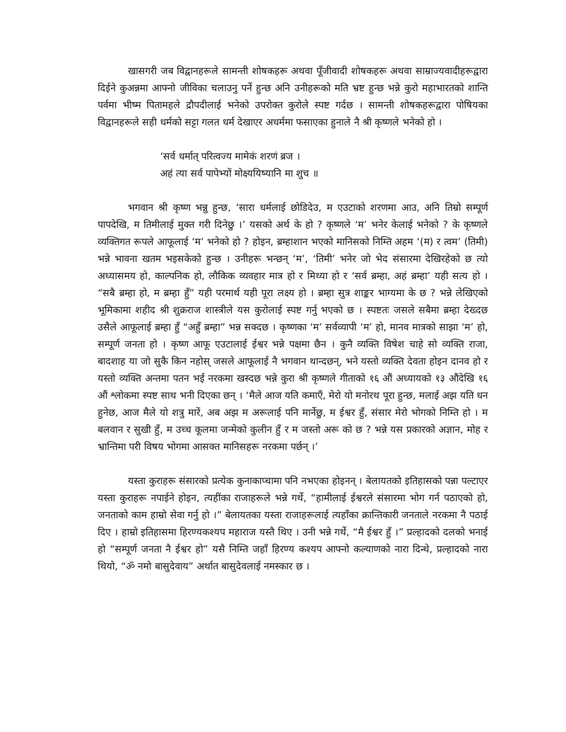खासगरी जब विद्वानहरूले सामन्ती शोषकहरू अथवा पूँजीवादी शोषकहरू अथवा साम्राज्यवादीहरूद्वारा दिईने कुअन्नमा आफ्नो जीविका चलाउनु पर्ने हुन्छ अनि उनीहरूको मति भ्रष्ट हुन्छ भन्ने कुरो महाभारतको शान्ति पर्वमा भीष्म पितामहले द्रौपदीलाई भनेको उपरोक्त कुरोले स्पष्ट गर्दछ । सामन्ती शोषकहरूद्वारा पोषियका विद्वानहरूले सही धर्मको सट्टा गलत धर्म देखाएर अधर्ममा फसाएका हुनाले नै श्री कृष्णले भनेको हो ।
‘सर्व धर्मात् परित्वज्य मामेकं शरणं ब्रज ।
अहं त्या सर्व पापेभ्यों मोक्ष्ययिष्यानि मा शुच ॥
भगवान श्री कृष्ण भन्नु हुन्छ, ‘सारा धर्मलाई छोडिदेउ, म एउटाको शरणमा आउ, अनि तिम्रो सम्पूर्ण पापदेखि, म तिमीलाई मुक्त गरी दिनेछु ।’ यसको अर्थ के हो ? कृष्णले ‘म’ भनेर केलाई भनेको ? के कृष्णले व्यक्तिगत रूपले आफूलाई ‘म’ भनेको हो ? होइन, ब्रम्हाशान भएको मानिसको निम्ति अहम ‘(म) र त्वम’ (तिमी) भन्ने भावना खतम भइसकेको हुन्छ । उनीहरू भन्छन् ‘म’, ‘तिमी’ भनेर जो भेद संसारमा देखिरहेको छ त्यो अध्यासमय हो, काल्पनिक हो, लौकिक व्यवहार मात्र हो र मिथ्या हो र ‘सर्व ब्रम्हा, अहं ब्रम्हा’ यही सत्य हो । “सबै ब्रम्हा हो, म ब्रम्हा हुँ” यही परमार्थ यही पूरा लक्ष्य हो । ब्रम्हा सुत्र शाङ्कर भाग्यमा के छ ? भन्ने लेखिएको भूमिकामा शहीद श्री शुक्रराज शास्त्रीले यस कुरोलाई स्पष्ट गर्नु भएको छ । स्पष्टतः जसले सबैमा ब्रम्हा देख्दछ उसैले आफूलाई ब्रम्हा हुँ “अहुँ ब्रम्हा” भन्न सक्दछ । कृष्णका ‘म’ सर्वव्यापी ‘म’ हो, मानव मात्रको साझा ‘म’ हो, सम्पूर्ण जनता हो । कृष्ण आफू एउटालाई ईश्वर भन्ने पक्षमा छैन । कुनै व्यक्ति विषेश चाहे सो व्यक्ति राजा, बादशाह या जो सुकै किन नहोस् जसले आफूलाई नै भगवान थान्दछन्, भने यस्तो व्यक्ति देवता होइन दानव हो र यस्तो व्यक्ति अन्तमा पतन भई नरकमा खस्दछ भन्ने कुरा श्री कृष्णले गीताको १६ औं अध्यायको १३ औंदेखि १६ औं श्लोकमा स्पष्ट साथ भनी दिएका छन् । ‘मैले आज यति कमाएँ, मेरो यो मनोरथ पूरा हुन्छ, मलाई अझ यति धन हुनेछ, आज मैले यो शत्रु मारें, अब अझ म अरूलाई पनि मार्नेछु, म ईश्वर हुँ, संसार मेरो भोगको निम्ति हो । म बलवान र सुखी हुँ, म उच्च कूलमा जन्मेको कुलीन हुँ र म जस्तो अरू को छ ? भन्ने यस प्रकारको अज्ञान, मोह र भ्रान्तिमा परी विषय भोगमा आसक्त मानिसहरू नरकमा पर्छन् ।’
यस्ता कुराहरू संसारको प्रत्येक कुनाकाप्चामा पनि नभएका होइनन् । बेलायतको इतिहासको पन्ना पल्टाएर यस्ता कुराहरू नपाईने होइन, त्यहींका राजाहरूले भन्ने गर्थे, “हामीलाई ईश्वरले संसारमा भोग गर्न पठाएको हो, जनताको काम हाम्रो सेवा गर्नु हो ।” बेलायतका यस्ता राजाहरूलाई त्यहाँका क्रान्तिकारी जनताले नरकमा नै पठाई दिए । हाम्रो इतिहासमा हिरण्यकश्यप महाराज यस्तै थिए । उनी भन्ने गर्थे, “मै ईश्वर हुँ ।” प्रल्हादको दलको भनाई हो “सम्पूर्ण जनता नै ईश्वर हो” यसै निम्ति जहाँ हिरण्य कश्यप आफ्नो कल्याणको नारा दिन्थे, प्रल्हादको नारा थियो, “ॐ नमो बासुदेवाय” अर्थात बासुदेवलाई नमस्कार छ ।